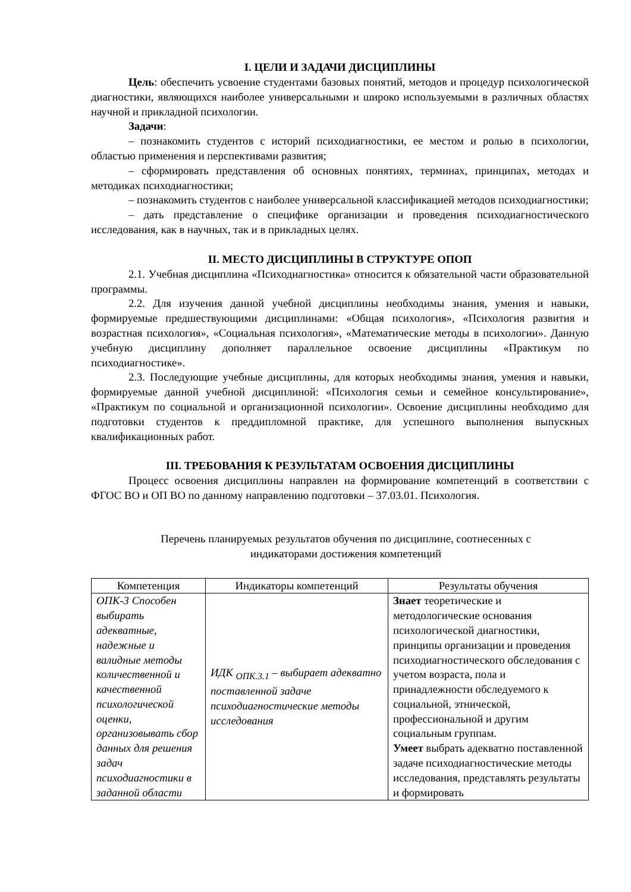I. ЦЕЛИ И ЗАДАЧИ ДИСЦИПЛИНЫ
Цель: обеспечить усвоение студентами базовых понятий, методов и процедур психологической диагностики, являющихся наиболее универсальными и широко используемыми в различных областях научной и прикладной психологии.
Задачи:
– познакомить студентов с историй психодиагностики, ее местом и ролью в психологии, областью применения и перспективами развития;
– сформировать представления об основных понятиях, терминах, принципах, методах и методиках психодиагностики;
– познакомить студентов с наиболее универсальной классификацией методов психодиагностики;
– дать представление о специфике организации и проведения психодиагностического исследования, как в научных, так и в прикладных целях.
II. МЕСТО ДИСЦИПЛИНЫ В СТРУКТУРЕ ОПОП
2.1. Учебная дисциплина «Психодиагностика» относится к обязательной части образовательной программы.
2.2. Для изучения данной учебной дисциплины необходимы знания, умения и навыки, формируемые предшествующими дисциплинами: «Общая психология», «Психология развития и возрастная психология», «Социальная психология», «Математические методы в психологии». Данную учебную дисциплину дополняет параллельное освоение дисциплины «Практикум по психодиагностике».
2.3. Последующие учебные дисциплины, для которых необходимы знания, умения и навыки, формируемые данной учебной дисциплиной: «Психология семьи и семейное консультирование», «Практикум по социальной и организационной психологии». Освоение дисциплины необходимо для подготовки студентов к преддипломной практике, для успешного выполнения выпускных квалификационных работ.
III. ТРЕБОВАНИЯ К РЕЗУЛЬТАТАМ ОСВОЕНИЯ ДИСЦИПЛИНЫ
Процесс освоения дисциплины направлен на формирование компетенций в соответствии с ФГОС ВО и ОП ВО по данному направлению подготовки – 37.03.01. Психология.
Перечень планируемых результатов обучения по дисциплине, соотнесенных с индикаторами достижения компетенций
| Компетенция | Индикаторы компетенций | Результаты обучения |
| --- | --- | --- |
| ОПК-3 Способен выбирать адекватные, надежные и валидные методы количественной и качественной психологической оценки, организовывать сбор данных для решения задач психодиагностики в заданной области | ИДК <sub>ОПК.3.1</sub> – выбирает адекватно поставленной задаче психодиагностические методы исследования | Знает теоретические и методологические основания психологической диагностики, принципы организации и проведения психодиагностического обследования с учетом возраста, пола и принадлежности обследуемого к социальной, этнической, профессиональной и другим социальным группам. Умеет выбрать адекватно поставленной задаче психодиагностические методы исследования, представлять результаты и формировать |